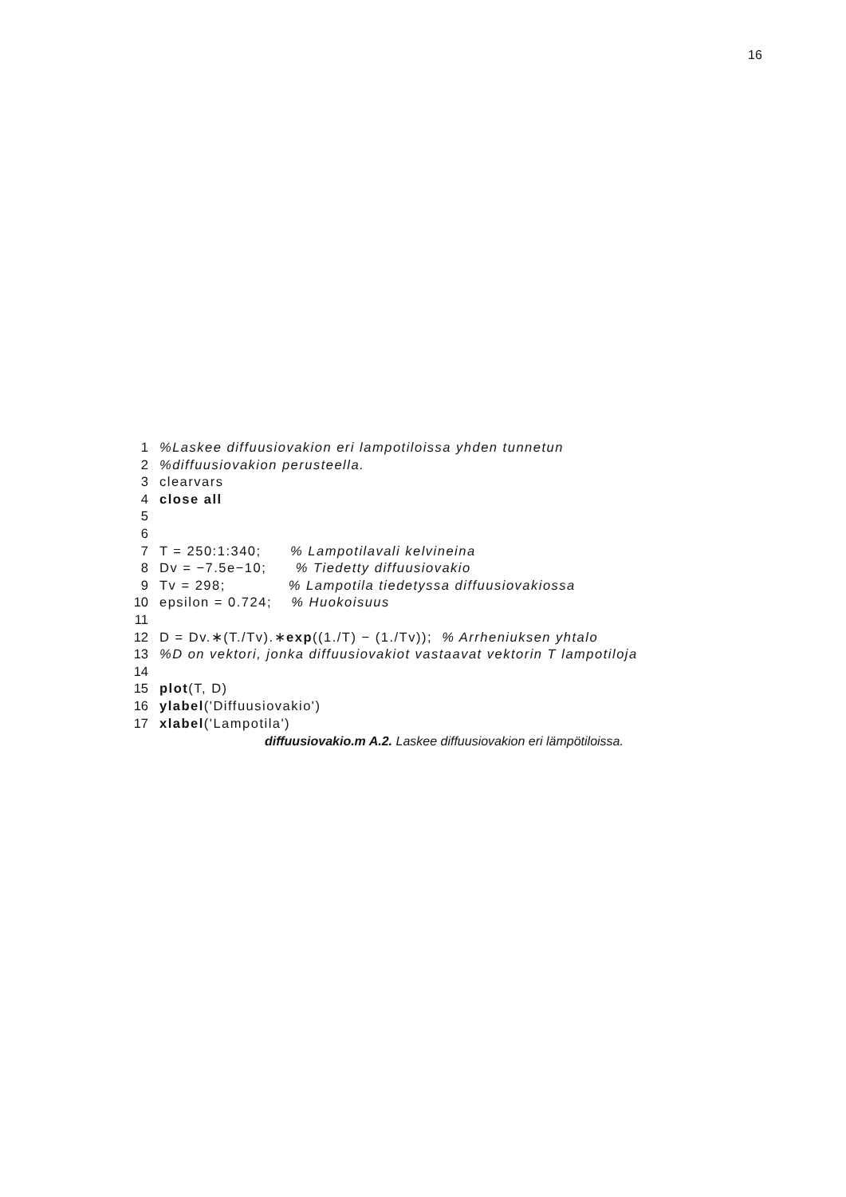16
1%Laskee diffuusiovakion eri lampotiloissa yhden tunnetun
2%diffuusiovakion perusteella.
3clearvars
4 close all
5
6
7 T = 250:1:340;      % Lampotilavali kelvineina
8 Dv = −7.5e−10;      % Tiedetty diffuusiovakio
9 Tv = 298;             % Lampotila tiedetyssa diffuusiovakiossa
10epsilon = 0.724;    % Huokoisuus
11
12 D = Dv.∗(T./Tv).∗exp((1./T) − (1./Tv));  % Arrheniuksen yhtalo
13%D on vektori, jonka diffuusiovakiot vastaavat vektorin T lampotiloja
14
15 plot(T, D)
16 ylabel('Diffuusiovakio')
17 xlabel('Lampotila')
diffuusiovakio.m A.2. Laskee diffuusiovakion eri lämpötiloissa.